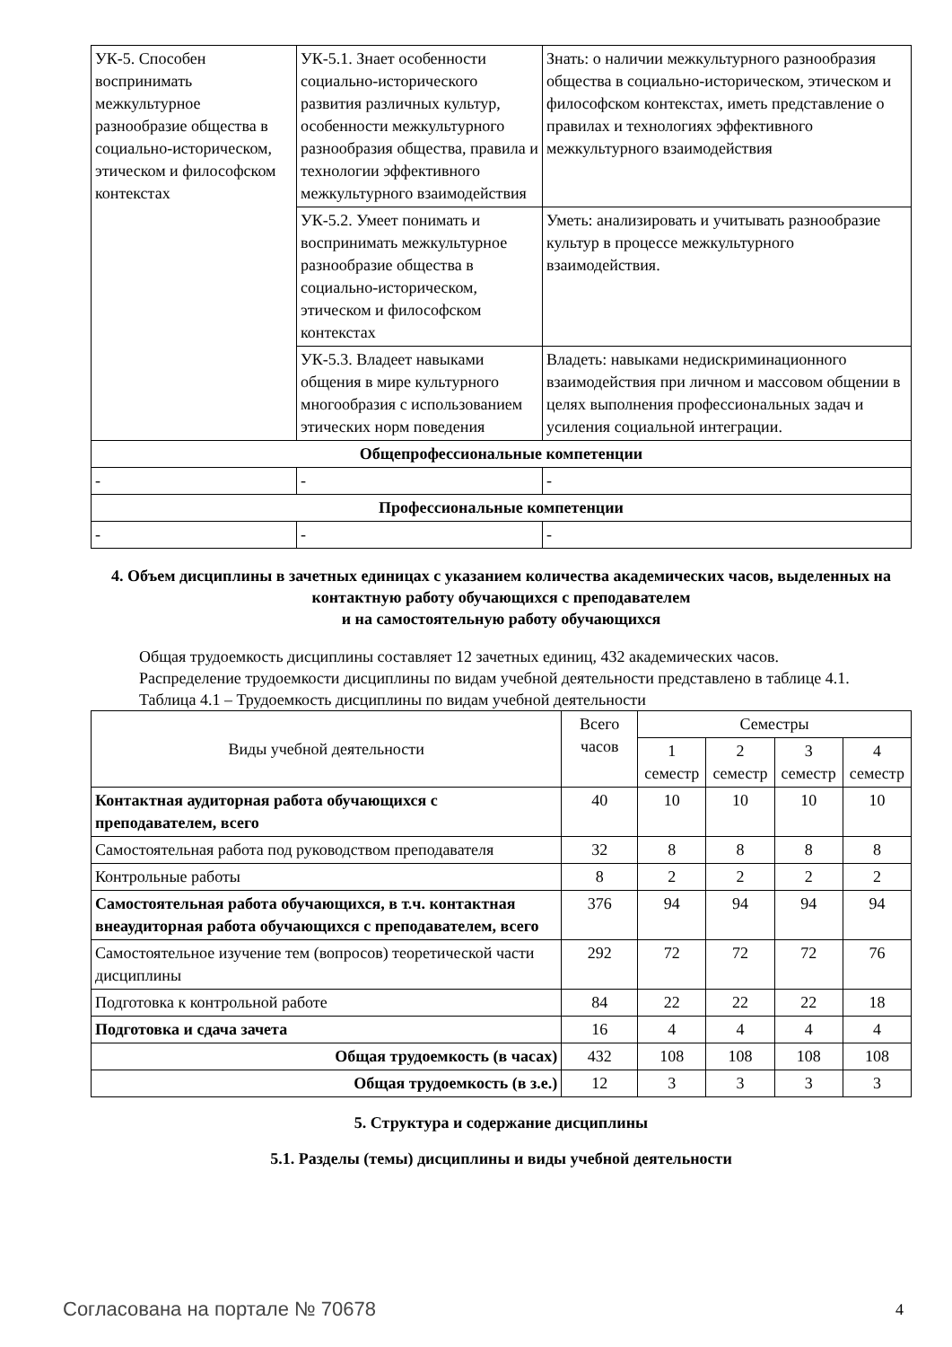| УК-5. Способен воспринимать межкультурное разнообразие общества в социально-историческом, этическом и философском контекстах | УК-5.1. Знает особенности социально-исторического развития различных культур, особенности межкультурного разнообразия общества, правила и технологии эффективного межкультурного взаимодействия | Знать: о наличии межкультурного разнообразия общества в социально-историческом, этическом и философском контекстах, иметь представление о правилах и технологиях эффективного межкультурного взаимодействия |
| | УК-5.2. Умеет понимать и воспринимать межкультурное разнообразие общества в социально-историческом, этическом и философском контекстах | Уметь: анализировать и учитывать разнообразие культур в процессе межкультурного взаимодействия. |
| | УК-5.3. Владеет навыками общения в мире культурного многообразия с использованием этических норм поведения | Владеть: навыками недискриминационного взаимодействия при личном и массовом общении в целях выполнения профессиональных задач и усиления социальной интеграции. |
| Общепрофессиональные компетенции | | |
| - | - | - |
| Профессиональные компетенции | | |
| - | - | - |
4. Объем дисциплины в зачетных единицах с указанием количества академических часов, выделенных на контактную работу обучающихся с преподавателем
и на самостоятельную работу обучающихся
Общая трудоемкость дисциплины составляет 12 зачетных единиц, 432 академических часов.
Распределение трудоемкости дисциплины по видам учебной деятельности представлено в таблице 4.1.
Таблица 4.1 – Трудоемкость дисциплины по видам учебной деятельности
| Виды учебной деятельности | Всего часов | Семестры | | | |
| --- | --- | --- | --- | --- | --- |
| | | 1 семестр | 2 семестр | 3 семестр | 4 семестр |
| Контактная аудиторная работа обучающихся с преподавателем, всего | 40 | 10 | 10 | 10 | 10 |
| Самостоятельная работа под руководством преподавателя | 32 | 8 | 8 | 8 | 8 |
| Контрольные работы | 8 | 2 | 2 | 2 | 2 |
| Самостоятельная работа обучающихся, в т.ч. контактная внеаудиторная работа обучающихся с преподавателем, всего | 376 | 94 | 94 | 94 | 94 |
| Самостоятельное изучение тем (вопросов) теоретической части дисциплины | 292 | 72 | 72 | 72 | 76 |
| Подготовка к контрольной работе | 84 | 22 | 22 | 22 | 18 |
| Подготовка и сдача зачета | 16 | 4 | 4 | 4 | 4 |
| Общая трудоемкость (в часах) | 432 | 108 | 108 | 108 | 108 |
| Общая трудоемкость (в з.е.) | 12 | 3 | 3 | 3 | 3 |
5. Структура и содержание дисциплины
5.1. Разделы (темы) дисциплины и виды учебной деятельности
Согласована на портале № 70678 4